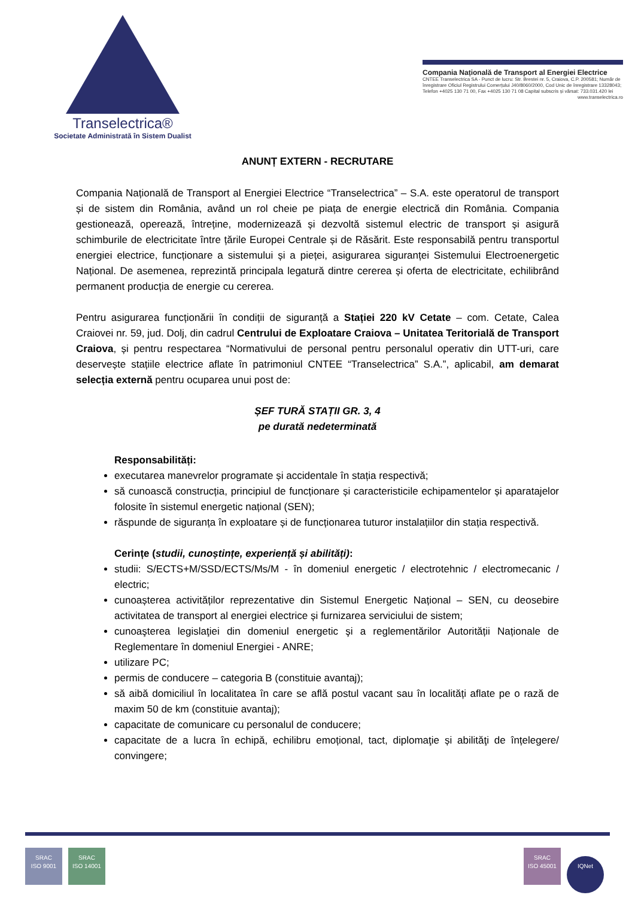Transelectrica®
Societate Administrată în Sistem Dualist
Compania Națională de Transport al Energiei Electrice
CNTEE Transelectrica SA - Punct de lucru: Str. Brestei nr. 5, Craiova, C.P. 200581; Număr de înregistrare Oficiul Registrului Comerțului J40/8060/2000, Cod Unic de înregistrare 13328043; Telefon +4025 130 71 00, Fax +4025 130 71 08 Capital subscris și vărsat: 733.031.420 lei
www.transelectrica.ro
ANUNȚ EXTERN - RECRUTARE
Compania Națională de Transport al Energiei Electrice “Transelectrica” – S.A. este operatorul de transport și de sistem din România, având un rol cheie pe piața de energie electrică din România. Compania gestionează, operează, întreține, modernizează și dezvoltă sistemul electric de transport și asigură schimburile de electricitate între țările Europei Centrale și de Răsărit. Este responsabilă pentru transportul energiei electrice, funcționare a sistemului și a pieței, asigurarea siguranței Sistemului Electroenergetic Național. De asemenea, reprezintă principala legatură dintre cererea și oferta de electricitate, echilibrând permanent producția de energie cu cererea.
Pentru asigurarea funcționării în condiții de siguranță a Stației 220 kV Cetate – com. Cetate, Calea Craiovei nr. 59, jud. Dolj, din cadrul Centrului de Exploatare Craiova – Unitatea Teritorială de Transport Craiova, și pentru respectarea “Normativului de personal pentru personalul operativ din UTT-uri, care deservește stațiile electrice aflate în patrimoniul CNTEE “Transelectrica” S.A.”, aplicabil, am demarat selecția externă pentru ocuparea unui post de:
ȘEF TURĂ STAȚII GR. 3, 4
pe durată nedeterminată
Responsabilități:
executarea manevrelor programate și accidentale în stația respectivă;
să cunoască construcția, principiul de funcționare și caracteristicile echipamentelor și aparatajelor folosite în sistemul energetic național (SEN);
răspunde de siguranța în exploatare și de funcționarea tuturor instalațiilor din stația respectivă.
Cerințe (studii, cunoștințe, experiență și abilități):
studii: S/ECTS+M/SSD/ECTS/Ms/M - în domeniul energetic / electrotehnic / electromecanic / electric;
cunoașterea activităților reprezentative din Sistemul Energetic Național – SEN, cu deosebire activitatea de transport al energiei electrice și furnizarea serviciului de sistem;
cunoaşterea legislaţiei din domeniul energetic şi a reglementărilor Autorității Naționale de Reglementare în domeniul Energiei - ANRE;
utilizare PC;
permis de conducere – categoria B (constituie avantaj);
să aibă domiciliul în localitatea în care se află postul vacant sau în localități aflate pe o rază de maxim 50 de km (constituie avantaj);
capacitate de comunicare cu personalul de conducere;
capacitate de a lucra în echipă, echilibru emoțional, tact, diplomaţie și abilităţi de înțelegere/ convingere;
SRAC
ISO 9001 SRAC
ISO 14001
SRAC
ISO 45001 IQNet